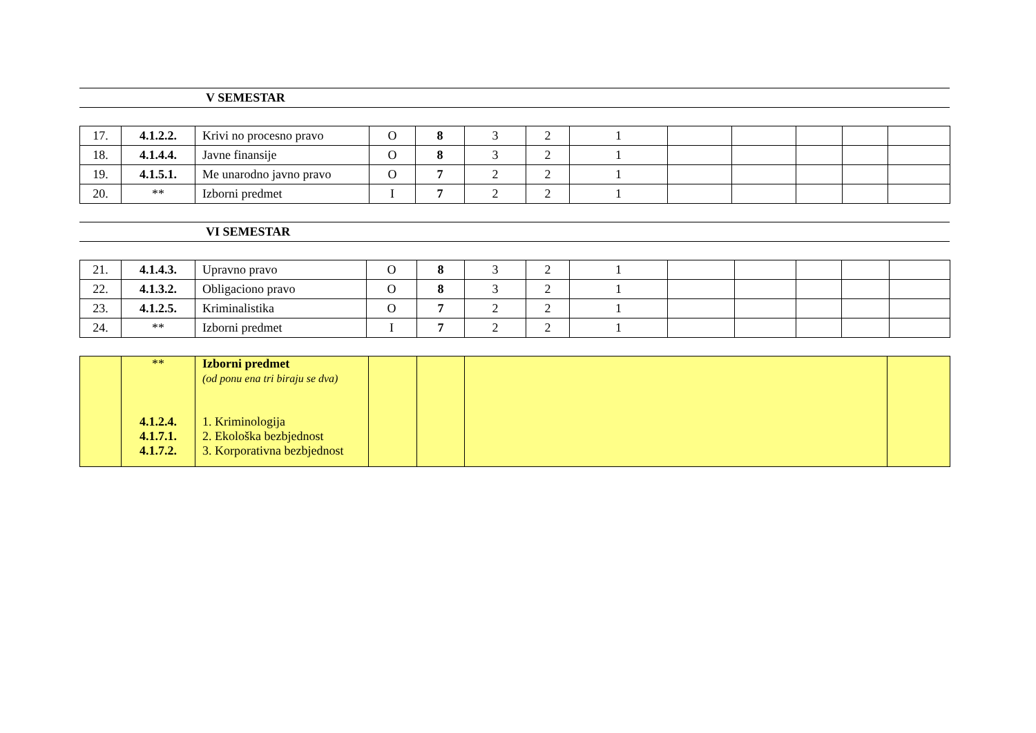V SEMESTAR
| 17. | 4.1.2.2. | Krivi no procesno pravo | O | 8 | 3 | 2 | 1 | | | | | |
| 18. | 4.1.4.4. | Javne finansije | O | 8 | 3 | 2 | 1 | | | | | |
| 19. | 4.1.5.1. | Me unarodno javno pravo | O | 7 | 2 | 2 | 1 | | | | | |
| 20. | ** | Izborni predmet | I | 7 | 2 | 2 | 1 | | | | | |
VI SEMESTAR
| 21. | 4.1.4.3. | Upravno pravo | O | 8 | 3 | 2 | 1 | | | | | |
| 22. | 4.1.3.2. | Obligaciono pravo | O | 8 | 3 | 2 | 1 | | | | | |
| 23. | 4.1.2.5. | Kriminalistika | O | 7 | 2 | 2 | 1 | | | | | |
| 24. | ** | Izborni predmet | I | 7 | 2 | 2 | 1 | | | | | |
| | ** 4.1.2.4. 4.1.7.1. 4.1.7.2. | Izborni predmet (od ponu ena tri biraju se dva) 1. Kriminologija 2. Ekološka bezbjednost 3. Korporativna bezbjednost | | | | |